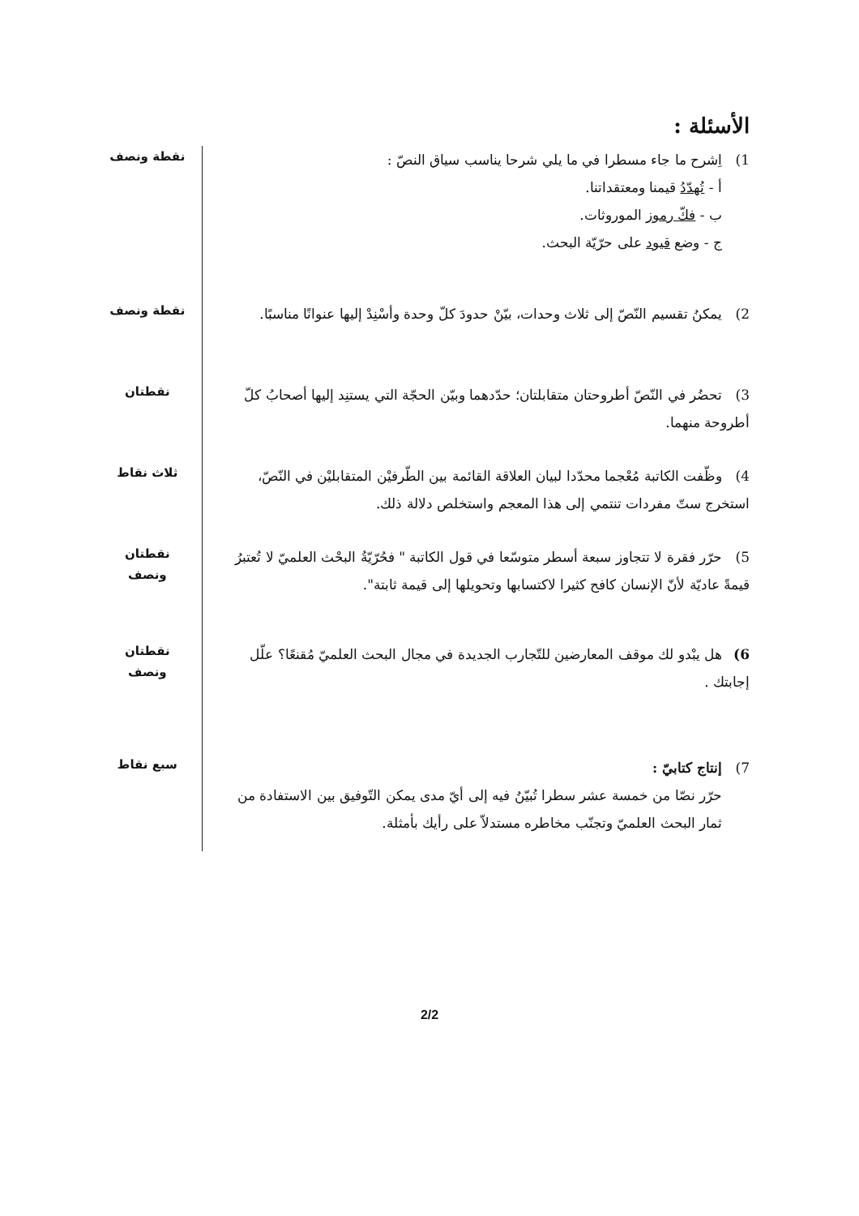الأسئلة :
1) اِشرح ما جاء مسطرا في ما يلي شرحا يناسب سياق النصّ :
أ - تُهدّدُ قيمنا ومعتقداتنا.
ب - فكّ رموز الموروثات.
ج - وضع قيود على حرّيّة البحث.
نقطة ونصف
2) يمكنُ تقسيم النّصّ إلى ثلاث وحدات، بيّنْ حدودَ كلّ وحدة وأسْنِدْ إليها عنوانًا مناسبًا.
نقطة ونصف
3) تحضُر في النّصّ أطروحتان متقابلتان؛ حدّدهما وبيّن الحجّة التي يستنِد إليها أصحابُ كلّ أطروحة منهما.
نقطتان
4) وظّفت الكاتبة مُعْجما محدّدا لبيان العلاقة القائمة بين الطّرفيْن المتقابليْن في النّصّ، استخرج ستّ مفردات تنتمي إلى هذا المعجم واستخلص دلالة ذلك.
ثلاث نقاط
5) حرّر فقرة لا تتجاوز سبعة أسطر متوسّعا في قول الكاتبة " فحُرّيّةُ البحْث العلميّ لا تُعتبرُ قيمةً عاديّة لأنّ الإنسان كافح كثيرا لاكتسابها وتحويلها إلى قيمة ثابتة".
نقطتان
ونصف
6) هل يبْدو لك موقف المعارضين للتّجارب الجديدة في مجال البحث العلميّ مُقنعًا؟ علّل إجابتك .
نقطتان
ونصف
7) إنتاج كتابيّ :
حرّر نصّا من خمسة عشر سطرا تُبيّنُ فيه إلى أيّ مدى يمكن التّوفيق بين الاستفادة من ثمار البحث العلميّ وتجنّب مخاطره مستدلاّ على رأيك بأمثلة.
سبع نقاط
2/2